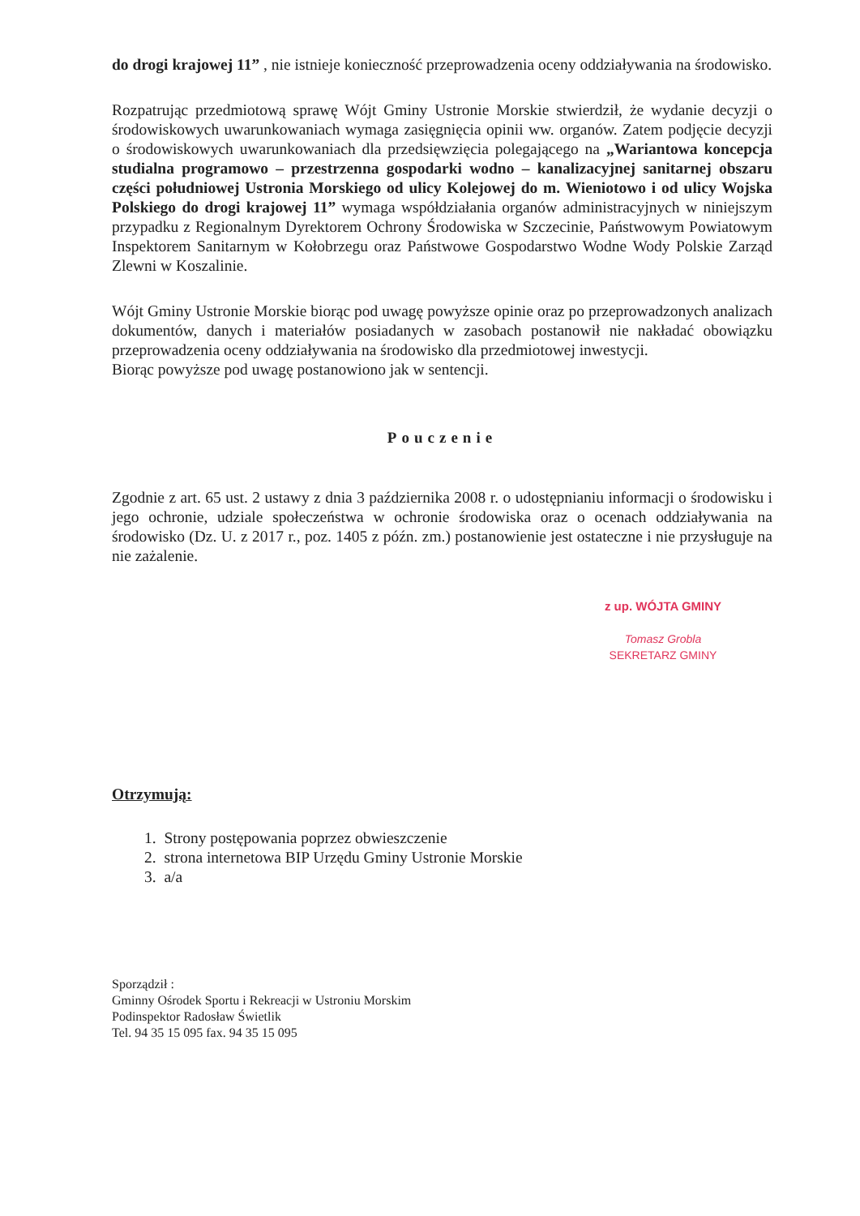do drogi krajowej 11” , nie istnieje konieczność przeprowadzenia oceny oddziaływania na środowisko.
Rozpatrując przedmiotową sprawę Wójt Gminy Ustronie Morskie stwierdził, że wydanie decyzji o środowiskowych uwarunkowaniach wymaga zasięgnięcia opinii ww. organów. Zatem podjęcie decyzji o środowiskowych uwarunkowaniach dla przedsięwzięcia polegającego na „Wariantowa koncepcja studialna programowo – przestrzenna gospodarki wodno – kanalizacyjnej sanitarnej obszaru części południowej Ustronia Morskiego od ulicy Kolejowej do m. Wieniotowo i od ulicy Wojska Polskiego do drogi krajowej 11” wymaga współdziałania organów administracyjnych w niniejszym przypadku z Regionalnym Dyrektorem Ochrony Środowiska w Szczecinie, Państwowym Powiatowym Inspektorem Sanitarnym w Kołobrzegu oraz Państwowe Gospodarstwo Wodne Wody Polskie Zarząd Zlewni w Koszalinie.
Wójt Gminy Ustronie Morskie biorąc pod uwagę powyższe opinie oraz po przeprowadzonych analizach dokumentów, danych i materiałów posiadanych w zasobach postanowił nie nakładać obowiązku przeprowadzenia oceny oddziaływania na środowisko dla przedmiotowej inwestycji.
Biorąc powyższe pod uwagę postanowiono jak w sentencji.
Pouczenie
Zgodnie z art. 65 ust. 2 ustawy z dnia 3 października 2008 r. o udostępnianiu informacji o środowisku i jego ochronie, udziale społeczeństwa w ochronie środowiska oraz o ocenach oddziaływania na środowisko (Dz. U. z 2017 r., poz. 1405 z późn. zm.) postanowienie jest ostateczne i nie przysługuje na nie zażalenie.
z up. WÓJTA GMINY
Tomasz Grobla
SEKRETARZ GMINY
Otrzymują:
1. Strony postępowania poprzez obwieszczenie
2. strona internetowa BIP Urzędu Gminy Ustronie Morskie
3. a/a
Sporządził :
Gminny Ośrodek Sportu i Rekreacji w Ustroniu Morskim
Podinspektor Radosław Świetlik
Tel. 94 35 15 095 fax. 94 35 15 095